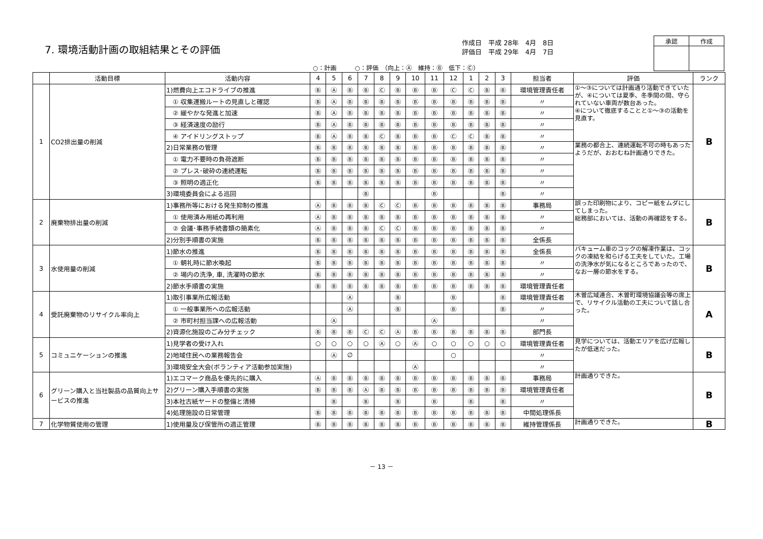7. 環境活動計画の取組結果とその評価
作成日　平成 28年　4月　8日
評価日　平成 29年　4月　7日
| 承認 | 作成 |
○：計画　　　○：評価　（向上：Ⓐ　維持：Ⓑ　低下：Ⓒ）
| | 活動目標 | 活動内容 | 4 | 5 | 6 | 7 | 8 | 9 | 10 | 11 | 12 | 1 | 2 | 3 | 担当者 | 評価 | ランク |
| --- | --- | --- | --- | --- | --- | --- | --- | --- | --- | --- | --- | --- | --- | --- | --- | --- | --- |
| 1 | CO2排出量の削減 | 1)燃費向上エコドライブの推進 | Ⓑ | Ⓐ | Ⓑ | Ⓑ | Ⓒ | Ⓑ | Ⓑ | Ⓑ | Ⓒ | Ⓒ | Ⓑ | Ⓑ | 環境管理責任者 | ①～③については計画通り活動できていたが、④については夏季、冬季間の間、守られていない車両が数台あった。 ④について徹底することと①～③の活動を見直す。 | B |
| | | ① 収集運搬ルートの見直しと確認 | Ⓑ | Ⓐ | Ⓑ | Ⓑ | Ⓑ | Ⓑ | Ⓑ | Ⓑ | Ⓑ | Ⓑ | Ⓑ | Ⓑ | 〃 | | |
| | | ② 緩やかな発進と加速 | Ⓑ | Ⓐ | Ⓑ | Ⓑ | Ⓑ | Ⓑ | Ⓑ | Ⓑ | Ⓑ | Ⓑ | Ⓑ | Ⓑ | 〃 | | |
| | | ③ 経済速度の励行 | Ⓑ | Ⓐ | Ⓑ | Ⓑ | Ⓑ | Ⓑ | Ⓑ | Ⓑ | Ⓑ | Ⓑ | Ⓑ | Ⓑ | 〃 | | |
| | | ④ アイドリングストップ | Ⓑ | Ⓐ | Ⓑ | Ⓑ | Ⓒ | Ⓑ | Ⓑ | Ⓑ | Ⓒ | Ⓒ | Ⓑ | Ⓑ | 〃 | | |
| | | 2)日常業務の管理 | Ⓑ | Ⓑ | Ⓑ | Ⓑ | Ⓑ | Ⓑ | Ⓑ | Ⓑ | Ⓑ | Ⓑ | Ⓑ | Ⓑ | 〃 | 業務の都合上、連続運転不可の時もあったようだが、おおむね計画通りできた。 | |
| | | ① 電力不要時の負荷遮断 | Ⓑ | Ⓑ | Ⓑ | Ⓑ | Ⓑ | Ⓑ | Ⓑ | Ⓑ | Ⓑ | Ⓑ | Ⓑ | Ⓑ | 〃 | | |
| | | ② プレス･破砕の連続運転 | Ⓑ | Ⓑ | Ⓑ | Ⓑ | Ⓑ | Ⓑ | Ⓑ | Ⓑ | Ⓑ | Ⓑ | Ⓑ | Ⓑ | 〃 | | |
| | | ③ 照明の適正化 | Ⓑ | Ⓑ | Ⓑ | Ⓑ | Ⓑ | Ⓑ | Ⓑ | Ⓑ | Ⓑ | Ⓑ | Ⓑ | Ⓑ | 〃 | | |
| | | 3)環境委員会による巡回 | | | | Ⓑ | | | | Ⓑ | | | | Ⓑ | 〃 | | |
| 2 | 廃棄物排出量の削減 | 1)事務所等における発生抑制の推進 | Ⓐ | Ⓑ | Ⓑ | Ⓑ | Ⓒ | Ⓒ | Ⓑ | Ⓑ | Ⓑ | Ⓑ | Ⓑ | Ⓑ | 事務局 | 誤った印刷物により、コピー紙をムダにしてしまった。 総務部においては、活動の再確認をする。 | B |
| | | ① 使用済み用紙の再利用 | Ⓐ | Ⓑ | Ⓑ | Ⓑ | Ⓑ | Ⓑ | Ⓑ | Ⓑ | Ⓑ | Ⓑ | Ⓑ | Ⓑ | 〃 | | |
| | | ② 会議･事務手続書類の簡素化 | Ⓐ | Ⓑ | Ⓑ | Ⓑ | Ⓒ | Ⓒ | Ⓑ | Ⓑ | Ⓑ | Ⓑ | Ⓑ | Ⓑ | 〃 | | |
| | | 2)分別手順書の実施 | Ⓑ | Ⓑ | Ⓑ | Ⓑ | Ⓑ | Ⓑ | Ⓑ | Ⓑ | Ⓑ | Ⓑ | Ⓑ | Ⓑ | 全係長 | | |
| 3 | 水使用量の削減 | 1)節水の推進 | Ⓑ | Ⓑ | Ⓑ | Ⓑ | Ⓑ | Ⓑ | Ⓑ | Ⓑ | Ⓑ | Ⓑ | Ⓑ | Ⓑ | 全係長 | バキューム車のコックの解凍作業は、コックの凍結を和らげる工夫をしていた。工場の洗浄水が気になるところであったので、なお一層の節水をする。 | B |
| | | ① 朝礼時に節水喚起 | Ⓑ | Ⓑ | Ⓑ | Ⓑ | Ⓑ | Ⓑ | Ⓑ | Ⓑ | Ⓑ | Ⓑ | Ⓑ | Ⓑ | 〃 | | |
| | | ② 場内の洗浄, 車, 洗濯時の節水 | Ⓑ | Ⓑ | Ⓑ | Ⓑ | Ⓑ | Ⓑ | Ⓑ | Ⓑ | Ⓑ | Ⓑ | Ⓑ | Ⓑ | 〃 | | |
| | | 2)節水手順書の実施 | Ⓑ | Ⓑ | Ⓑ | Ⓑ | Ⓑ | Ⓑ | Ⓑ | Ⓑ | Ⓑ | Ⓑ | Ⓑ | Ⓑ | 環境管理責任者 | | |
| 4 | 受託廃棄物のリサイクル率向上 | 1)取引事業所広報活動 | | | Ⓐ | | | Ⓑ | | | Ⓑ | | | Ⓑ | 環境管理責任者 | 木曽広域連合、木曽町環境協議会等の席上で、リサイクル活動の工夫について話し合った。 | A |
| | | ① 一般事業所への広報活動 | | | Ⓐ | | | Ⓑ | | | Ⓑ | | | Ⓑ | 〃 | | |
| | | ② 市町村担当課への広報活動 | | Ⓐ | | | | | | Ⓐ | | | | | 〃 | | |
| | | 2)資源化施設のごみ分チェック | Ⓑ | Ⓑ | Ⓑ | Ⓒ | Ⓒ | Ⓐ | Ⓑ | Ⓑ | Ⓑ | Ⓑ | Ⓑ | Ⓑ | 部門長 | | |
| 5 | コミュニケーションの推進 | 1)見学者の受け入れ | ○ | ○ | ○ | ○ | Ⓐ | ○ | Ⓐ | ○ | ○ | ○ | ○ | ○ | 環境管理責任者 | 見学については、活動エリアを広げ広報したが低迷だった。 | B |
| | | 2)地域住民への業務報告会 | | Ⓐ | ∅ | | | | | | ○ | | | | 〃 | | |
| | | 3)環境安全大会(ボランティア活動参加実施) | | | | | | | Ⓐ | | | | | | 〃 | | |
| 6 | グリーン購入と当社製品の品質向上サービスの推進 | 1)エコマーク商品を優先的に購入 | Ⓐ | Ⓑ | Ⓑ | Ⓑ | Ⓑ | Ⓑ | Ⓑ | Ⓑ | Ⓑ | Ⓑ | Ⓑ | Ⓑ | 事務局 | 計画通りできた。 | B |
| | | 2)グリーン購入手順書の実施 | Ⓑ | Ⓑ | Ⓑ | Ⓐ | Ⓑ | Ⓑ | Ⓑ | Ⓑ | Ⓑ | Ⓑ | Ⓑ | Ⓑ | 環境管理責任者 | | |
| | | 3)本社古紙ヤードの整備と清掃 | | Ⓑ | | Ⓑ | | Ⓑ | | Ⓑ | | Ⓑ | | Ⓑ | 〃 | | |
| | | 4)処理施設の日常管理 | Ⓑ | Ⓑ | Ⓑ | Ⓑ | Ⓑ | Ⓑ | Ⓑ | Ⓑ | Ⓑ | Ⓑ | Ⓑ | Ⓑ | 中間処理係長 | | |
| 7 | 化学物質使用の管理 | 1)使用量及び保管所の適正管理 | Ⓑ | Ⓑ | Ⓑ | Ⓑ | Ⓑ | Ⓑ | Ⓑ | Ⓑ | Ⓑ | Ⓑ | Ⓑ | Ⓑ | 維持管理係長 | 計画通りできた。 | B |
－ 13 －